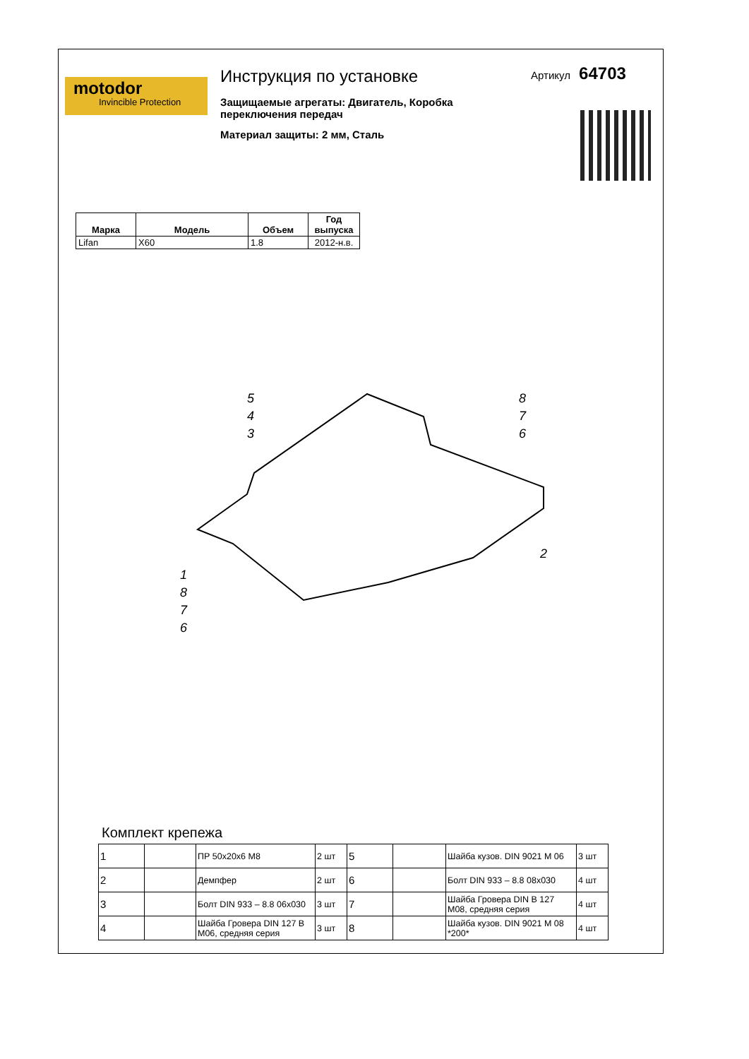motodor
Invincible Protection
Инструкция по установке
Защищаемые агрегаты: Двигатель, Коробка переключения передач
Материал защиты: 2 мм, Сталь
Артикул 64703
| Марка | Модель | Объем | Год выпуска |
| --- | --- | --- | --- |
| Lifan | X60 | 1.8 | 2012-н.в. |
5
4
3
8
7
6
2
1
8
7
6
Комплект крепежа
| 1 | | ПР 50х20х6 М8 | 2 шт | 5 | | Шайба кузов. DIN 9021 M 06 | 3 шт |
| 2 | | Демпфер | 2 шт | 6 | | Болт DIN 933 – 8.8 08x030 | 4 шт |
| 3 | | Болт DIN 933 – 8.8 06x030 | 3 шт | 7 | | Шайба Гровера DIN B 127 M08, средняя серия | 4 шт |
| 4 | | Шайба Гровера DIN 127 B M06, средняя серия | 3 шт | 8 | | Шайба кузов. DIN 9021 M 08 *200* | 4 шт |